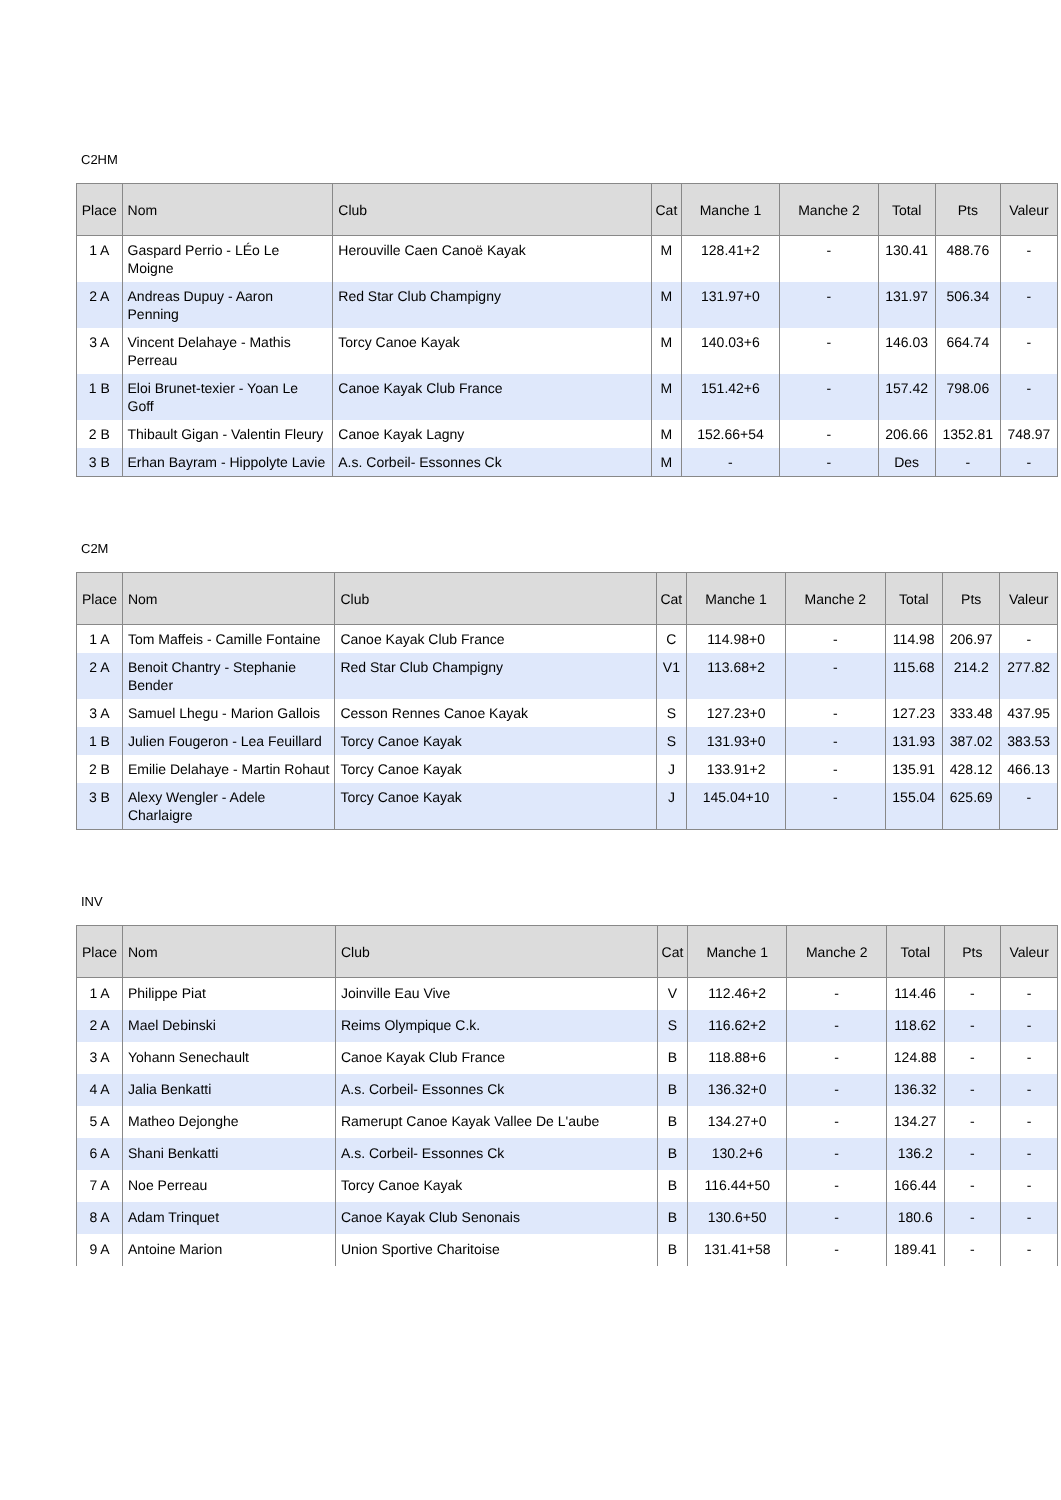C2HM
| Place | Nom | Club | Cat | Manche 1 | Manche 2 | Total | Pts | Valeur |
| --- | --- | --- | --- | --- | --- | --- | --- | --- |
| 1 A | Gaspard Perrio - LÉo Le Moigne | Herouville Caen Canoë Kayak | M | 128.41+2 | - | 130.41 | 488.76 | - |
| 2 A | Andreas Dupuy - Aaron Penning | Red Star Club Champigny | M | 131.97+0 | - | 131.97 | 506.34 | - |
| 3 A | Vincent Delahaye - Mathis Perreau | Torcy Canoe Kayak | M | 140.03+6 | - | 146.03 | 664.74 | - |
| 1 B | Eloi Brunet-texier - Yoan Le Goff | Canoe Kayak Club France | M | 151.42+6 | - | 157.42 | 798.06 | - |
| 2 B | Thibault Gigan - Valentin Fleury | Canoe Kayak Lagny | M | 152.66+54 | - | 206.66 | 1352.81 | 748.97 |
| 3 B | Erhan Bayram - Hippolyte Lavie | A.s. Corbeil- Essonnes Ck | M | - | - | Des | - | - |
C2M
| Place | Nom | Club | Cat | Manche 1 | Manche 2 | Total | Pts | Valeur |
| --- | --- | --- | --- | --- | --- | --- | --- | --- |
| 1 A | Tom Maffeis - Camille Fontaine | Canoe Kayak Club France | C | 114.98+0 | - | 114.98 | 206.97 | - |
| 2 A | Benoit Chantry - Stephanie Bender | Red Star Club Champigny | V1 | 113.68+2 | - | 115.68 | 214.2 | 277.82 |
| 3 A | Samuel Lhegu - Marion Gallois | Cesson Rennes Canoe Kayak | S | 127.23+0 | - | 127.23 | 333.48 | 437.95 |
| 1 B | Julien Fougeron - Lea Feuillard | Torcy Canoe Kayak | S | 131.93+0 | - | 131.93 | 387.02 | 383.53 |
| 2 B | Emilie Delahaye - Martin Rohaut | Torcy Canoe Kayak | J | 133.91+2 | - | 135.91 | 428.12 | 466.13 |
| 3 B | Alexy Wengler - Adele Charlaigre | Torcy Canoe Kayak | J | 145.04+10 | - | 155.04 | 625.69 | - |
INV
| Place | Nom | Club | Cat | Manche 1 | Manche 2 | Total | Pts | Valeur |
| --- | --- | --- | --- | --- | --- | --- | --- | --- |
| 1 A | Philippe Piat | Joinville Eau Vive | V | 112.46+2 | - | 114.46 | - | - |
| 2 A | Mael Debinski | Reims Olympique C.k. | S | 116.62+2 | - | 118.62 | - | - |
| 3 A | Yohann Senechault | Canoe Kayak Club France | B | 118.88+6 | - | 124.88 | - | - |
| 4 A | Jalia Benkatti | A.s. Corbeil- Essonnes Ck | B | 136.32+0 | - | 136.32 | - | - |
| 5 A | Matheo Dejonghe | Ramerupt Canoe Kayak Vallee De L'aube | B | 134.27+0 | - | 134.27 | - | - |
| 6 A | Shani Benkatti | A.s. Corbeil- Essonnes Ck | B | 130.2+6 | - | 136.2 | - | - |
| 7 A | Noe Perreau | Torcy Canoe Kayak | B | 116.44+50 | - | 166.44 | - | - |
| 8 A | Adam Trinquet | Canoe Kayak Club Senonais | B | 130.6+50 | - | 180.6 | - | - |
| 9 A | Antoine Marion | Union Sportive Charitoise | B | 131.41+58 | - | 189.41 | - | - |